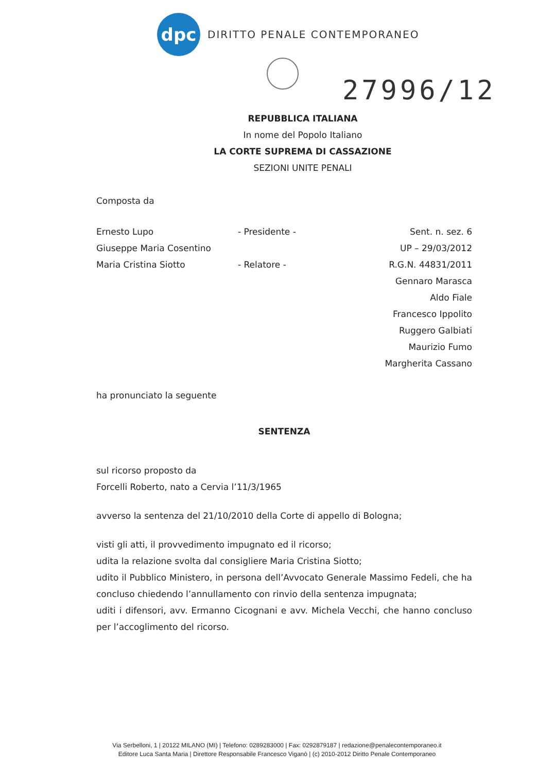dpc
DIRITTO PENALE CONTEMPORANEO
27996/12
REPUBBLICA ITALIANA
In nome del Popolo Italiano
LA CORTE SUPREMA DI CASSAZIONE
SEZIONI UNITE PENALI
Composta da
Ernesto Lupo - Presidente - Sent. n. sez. 6
Giuseppe Maria Cosentino UP – 29/03/2012
Maria Cristina Siotto - Relatore - R.G.N. 44831/2011
Gennaro Marasca
Aldo Fiale
Francesco Ippolito
Ruggero Galbiati
Maurizio Fumo
Margherita Cassano
ha pronunciato la seguente
SENTENZA
sul ricorso proposto da
Forcelli Roberto, nato a Cervia l’11/3/1965
avverso la sentenza del 21/10/2010 della Corte di appello di Bologna;
visti gli atti, il provvedimento impugnato ed il ricorso;
udita la relazione svolta dal consigliere Maria Cristina Siotto;
udito il Pubblico Ministero, in persona dell’Avvocato Generale Massimo Fedeli, che ha concluso chiedendo l’annullamento con rinvio della sentenza impugnata;
uditi i difensori, avv. Ermanno Cicognani e avv. Michela Vecchi, che hanno concluso per l’accoglimento del ricorso.
Via Serbelloni, 1 | 20122 MILANO (MI) | Telefono: 0289283000 | Fax: 0292879187 | redazione@penalecontemporaneo.it
Editore Luca Santa Maria | Direttore Responsabile Francesco Viganò | (c) 2010-2012 Diritto Penale Contemporaneo